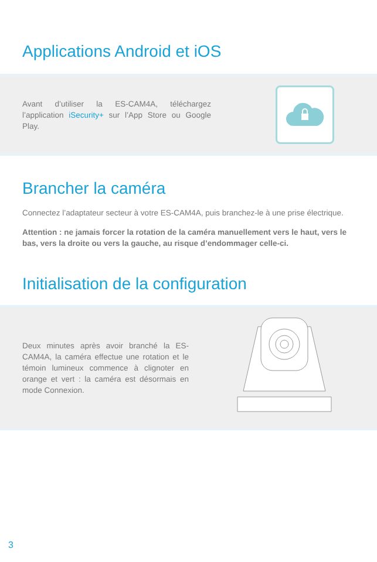Applications Android et iOS
Avant d’utiliser la ES-CAM4A, téléchargez l’application iSecurity+ sur l’App Store ou Google Play.
Brancher la caméra
Connectez l’adaptateur secteur à votre ES-CAM4A, puis branchez-le à une prise électrique.
Attention : ne jamais forcer la rotation de la caméra manuellement vers le haut, vers le bas, vers la droite ou vers la gauche, au risque d’endommager celle-ci.
Initialisation de la configuration
Deux minutes après avoir branché la ES-CAM4A, la caméra effectue une rotation et le témoin lumineux commence à clignoter en orange et vert : la caméra est désormais en mode Connexion.
3